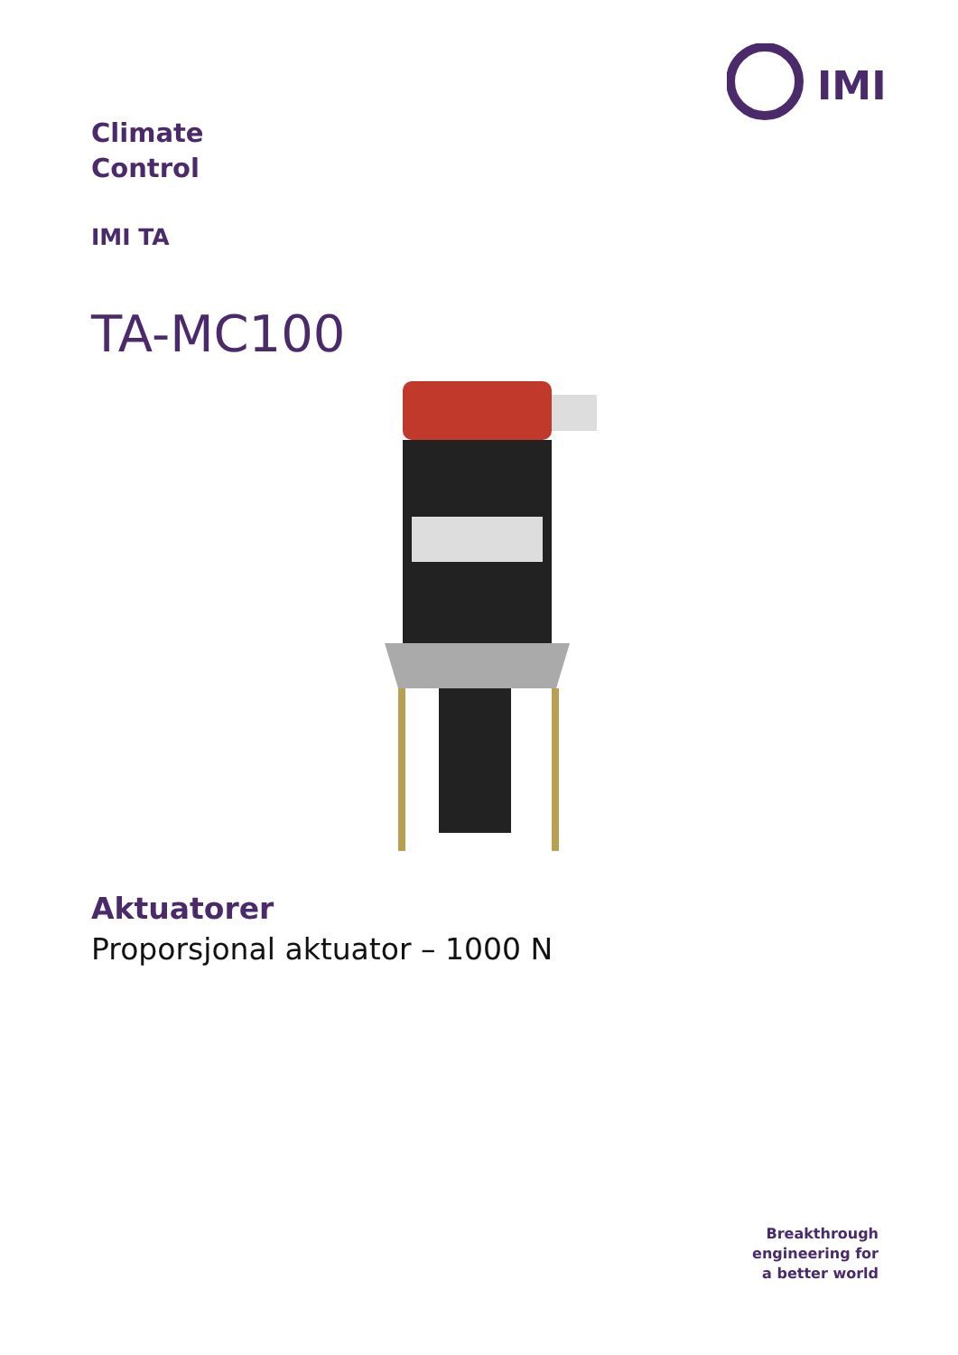IMI
Climate
Control
IMI TA
TA-MC100
Aktuatorer
Proporsjonal aktuator – 1000 N
Breakthrough
engineering for
a better world